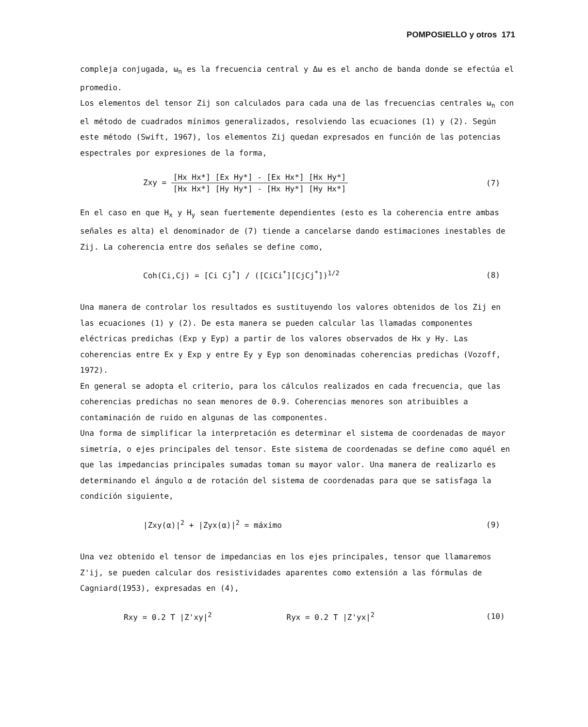POMPOSIELLO y otros 171
compleja conjugada, ω<sub>n</sub> es la frecuencia central y Δω es el ancho de banda donde se efectúa el promedio.
Los elementos del tensor Zij son calculados para cada una de las frecuencias centrales ω<sub>n</sub> con el método de cuadrados mínimos generalizados, resolviendo las ecuaciones (1) y (2). Según este método (Swift, 1967), los elementos Zij quedan expresados en función de las potencias espectrales por expresiones de la forma,
Zxy =
[Hx Hx*] [Ex Hy*] - [Ex Hx*] [Hx Hy*]
[Hx Hx*] [Hy Hy*] - [Hx Hy*] [Hy Hx*]
(7)
En el caso en que H<sub>x</sub> y H<sub>y</sub> sean fuertemente dependientes (esto es la coherencia entre ambas señales es alta) el denominador de (7) tiende a cancelarse dando estimaciones inestables de Zij. La coherencia entre dos señales se define como,
Coh(Ci,Cj) = [Ci Cj<sup>*</sup>] / ([CiCi<sup>*</sup>][CjCj<sup>*</sup>])<sup>1/2</sup>
(8)
Una manera de controlar los resultados es sustituyendo los valores obtenidos de los Zij en las ecuaciones (1) y (2). De esta manera se pueden calcular las llamadas componentes eléctricas predichas (Exp y Eyp) a partir de los valores observados de Hx y Hy. Las coherencias entre Ex y Exp y entre Ey y Eyp son denominadas coherencias predichas (Vozoff, 1972).
En general se adopta el criterio, para los cálculos realizados en cada frecuencia, que las coherencias predichas no sean menores de 0.9. Coherencias menores son atribuibles a contaminación de ruido en algunas de las componentes.
Una forma de simplificar la interpretación es determinar el sistema de coordenadas de mayor simetría, o ejes principales del tensor. Este sistema de coordenadas se define como aquél en que las impedancias principales sumadas toman su mayor valor. Una manera de realizarlo es determinando el ángulo α de rotación del sistema de coordenadas para que se satisfaga la condición siguiente,
|Zxy(α)|<sup>2</sup> + |Zyx(α)|<sup>2</sup> = máximo (9)
Una vez obtenido el tensor de impedancias en los ejes principales, tensor que llamaremos Z'ij, se pueden calcular dos resistividades aparentes como extensión a las fórmulas de Cagniard(1953), expresadas en (4),
Rxy = 0.2 T |Z'xy|<sup>2</sup> Ryx = 0.2 T |Z'yx|<sup>2</sup>
(10)